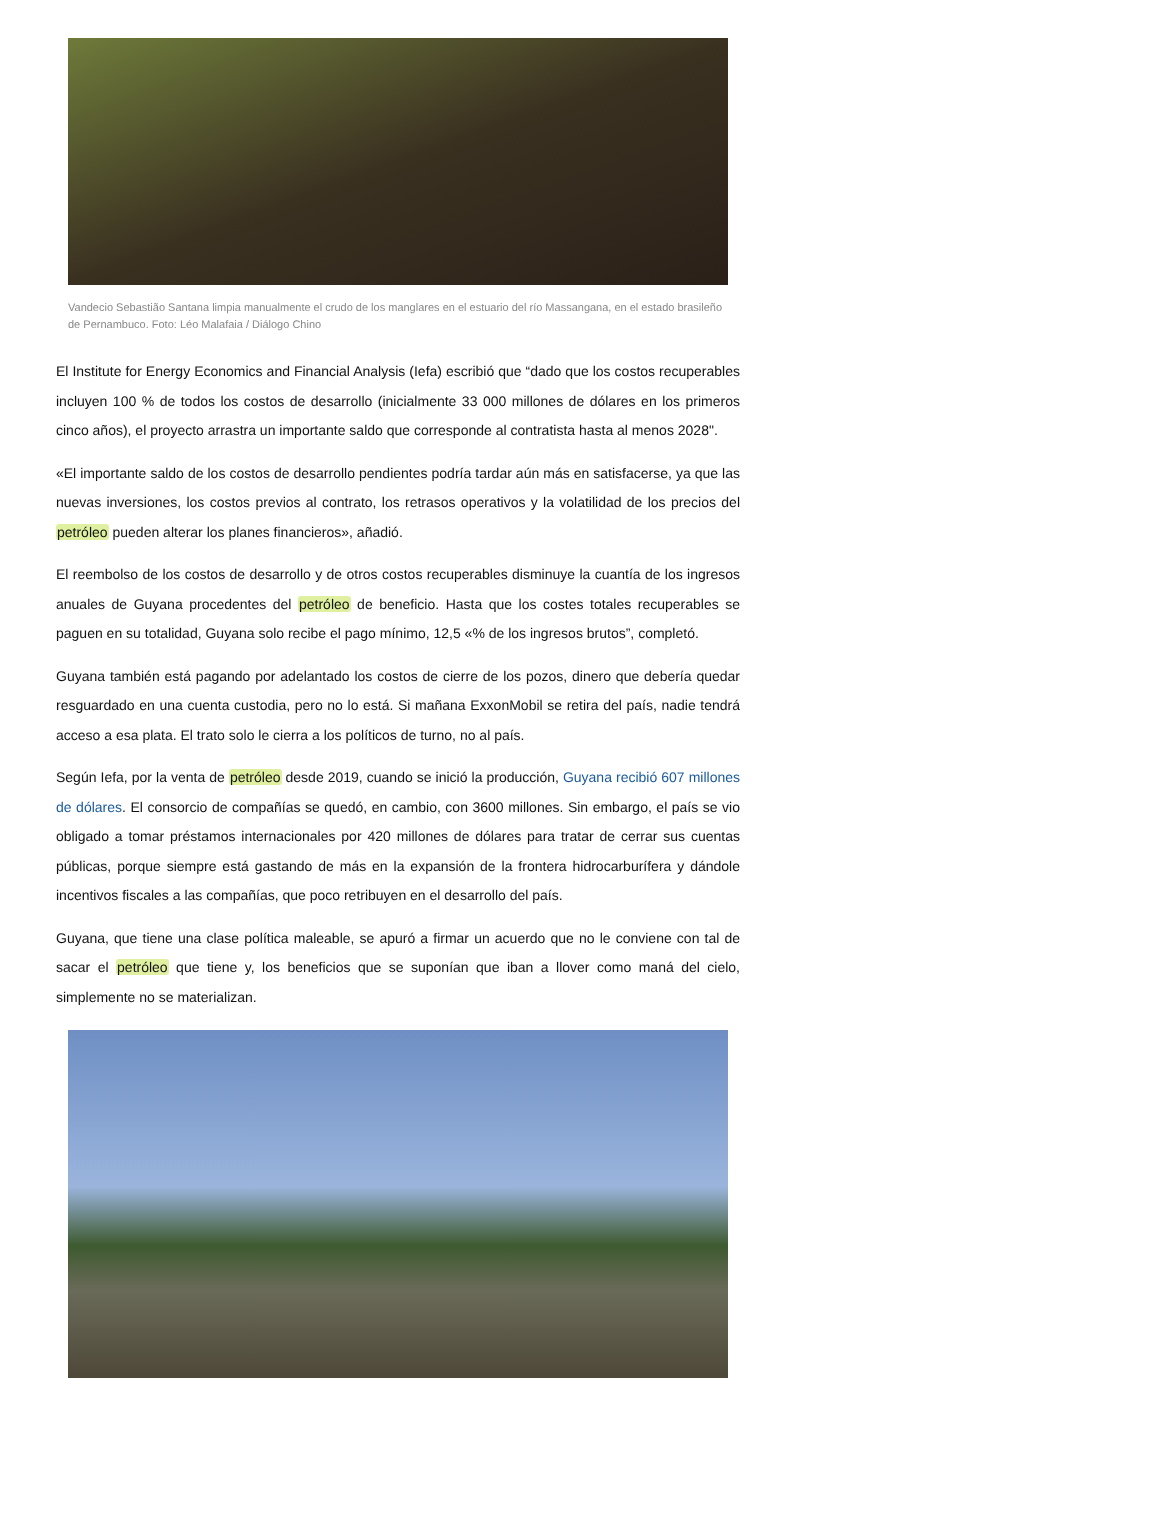Vandecio Sebastião Santana limpia manualmente el crudo de los manglares en el estuario del río Massangana, en el estado brasileño de Pernambuco. Foto: Léo Malafaia / Diálogo Chino
El Institute for Energy Economics and Financial Analysis (Iefa) escribió que “dado que los costos recuperables incluyen 100 % de todos los costos de desarrollo (inicialmente 33 000 millones de dólares en los primeros cinco años), el proyecto arrastra un importante saldo que corresponde al contratista hasta al menos 2028".
«El importante saldo de los costos de desarrollo pendientes podría tardar aún más en satisfacerse, ya que las nuevas inversiones, los costos previos al contrato, los retrasos operativos y la volatilidad de los precios del petróleo pueden alterar los planes financieros», añadió.
El reembolso de los costos de desarrollo y de otros costos recuperables disminuye la cuantía de los ingresos anuales de Guyana procedentes del petróleo de beneficio. Hasta que los costes totales recuperables se paguen en su totalidad, Guyana solo recibe el pago mínimo, 12,5 «% de los ingresos brutos”, completó.
Guyana también está pagando por adelantado los costos de cierre de los pozos, dinero que debería quedar resguardado en una cuenta custodia, pero no lo está. Si mañana ExxonMobil se retira del país, nadie tendrá acceso a esa plata. El trato solo le cierra a los políticos de turno, no al país.
Según Iefa, por la venta de petróleo desde 2019, cuando se inició la producción, Guyana recibió 607 millones de dólares. El consorcio de compañías se quedó, en cambio, con 3600 millones. Sin embargo, el país se vio obligado a tomar préstamos internacionales por 420 millones de dólares para tratar de cerrar sus cuentas públicas, porque siempre está gastando de más en la expansión de la frontera hidrocarburífera y dándole incentivos fiscales a las compañías, que poco retribuyen en el desarrollo del país.
Guyana, que tiene una clase política maleable, se apuró a firmar un acuerdo que no le conviene con tal de sacar el petróleo que tiene y, los beneficios que se suponían que iban a llover como maná del cielo, simplemente no se materializan.